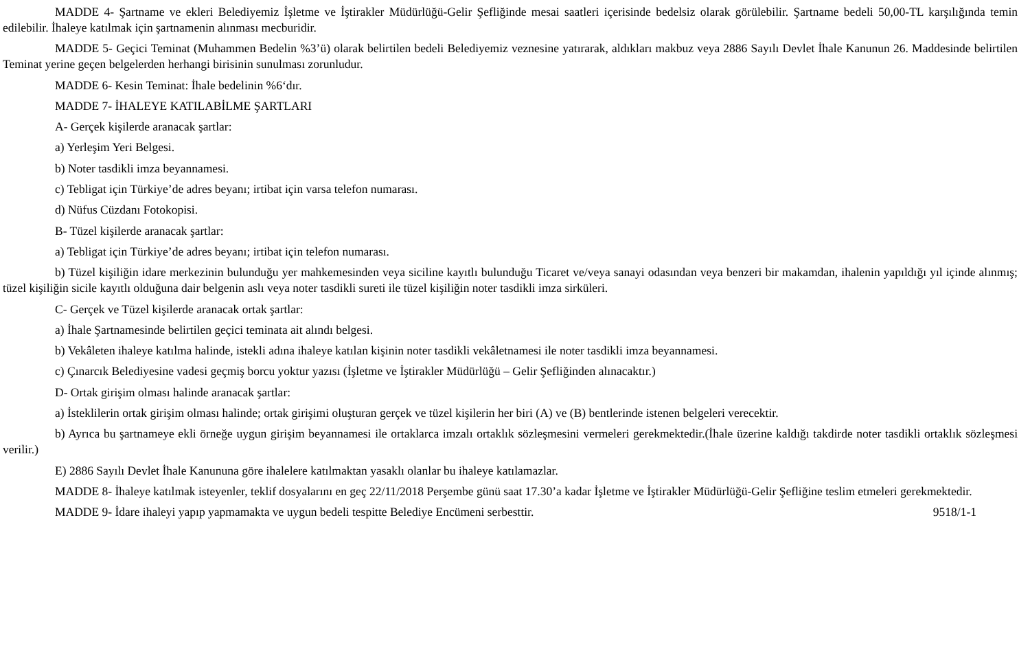MADDE 4- Şartname ve ekleri Belediyemiz İşletme ve İştirakler Müdürlüğü-Gelir Şefliğinde mesai saatleri içerisinde bedelsiz olarak görülebilir. Şartname bedeli 50,00-TL karşılığında temin edilebilir. İhaleye katılmak için şartnamenin alınması mecburidir.
MADDE 5- Geçici Teminat (Muhammen Bedelin %3’ü) olarak belirtilen bedeli Belediyemiz veznesine yatırarak, aldıkları makbuz veya 2886 Sayılı Devlet İhale Kanunun 26. Maddesinde belirtilen Teminat yerine geçen belgelerden herhangi birisinin sunulması zorunludur.
MADDE 6- Kesin Teminat: İhale bedelinin %6‘dır.
MADDE 7- İHALEYE KATILABİLME ŞARTLARI
A- Gerçek kişilerde aranacak şartlar:
a) Yerleşim Yeri Belgesi.
b) Noter tasdikli imza beyannamesi.
c) Tebligat için Türkiye’de adres beyanı; irtibat için varsa telefon numarası.
d) Nüfus Cüzdanı Fotokopisi.
B- Tüzel kişilerde aranacak şartlar:
a) Tebligat için Türkiye’de adres beyanı; irtibat için telefon numarası.
b) Tüzel kişiliğin idare merkezinin bulunduğu yer mahkemesinden veya siciline kayıtlı bulunduğu Ticaret ve/veya sanayi odasından veya benzeri bir makamdan, ihalenin yapıldığı yıl içinde alınmış; tüzel kişiliğin sicile kayıtlı olduğuna dair belgenin aslı veya noter tasdikli sureti ile tüzel kişiliğin noter tasdikli imza sirküleri.
C- Gerçek ve Tüzel kişilerde aranacak ortak şartlar:
a) İhale Şartnamesinde belirtilen geçici teminata ait alındı belgesi.
b) Vekâleten ihaleye katılma halinde, istekli adına ihaleye katılan kişinin noter tasdikli vekâletnamesi ile noter tasdikli imza beyannamesi.
c) Çınarcık Belediyesine vadesi geçmiş borcu yoktur yazısı (İşletme ve İştirakler Müdürlüğü – Gelir Şefliğinden alınacaktır.)
D- Ortak girişim olması halinde aranacak şartlar:
a) İsteklilerin ortak girişim olması halinde; ortak girişimi oluşturan gerçek ve tüzel kişilerin her biri (A) ve (B) bentlerinde istenen belgeleri verecektir.
b) Ayrıca bu şartnameye ekli örneğe uygun girişim beyannamesi ile ortaklarca imzalı ortaklık sözleşmesini vermeleri gerekmektedir.(İhale üzerine kaldığı takdirde noter tasdikli ortaklık sözleşmesi verilir.)
E) 2886 Sayılı Devlet İhale Kanununa göre ihalelere katılmaktan yasaklı olanlar bu ihaleye katılamazlar.
MADDE 8- İhaleye katılmak isteyenler, teklif dosyalarını en geç 22/11/2018 Perşembe günü saat 17.30’a kadar İşletme ve İştirakler Müdürlüğü-Gelir Şefliğine teslim etmeleri gerekmektedir.
MADDE 9- İdare ihaleyi yapıp yapmamakta ve uygun bedeli tespitte Belediye Encümeni serbesttir. 9518/1-1